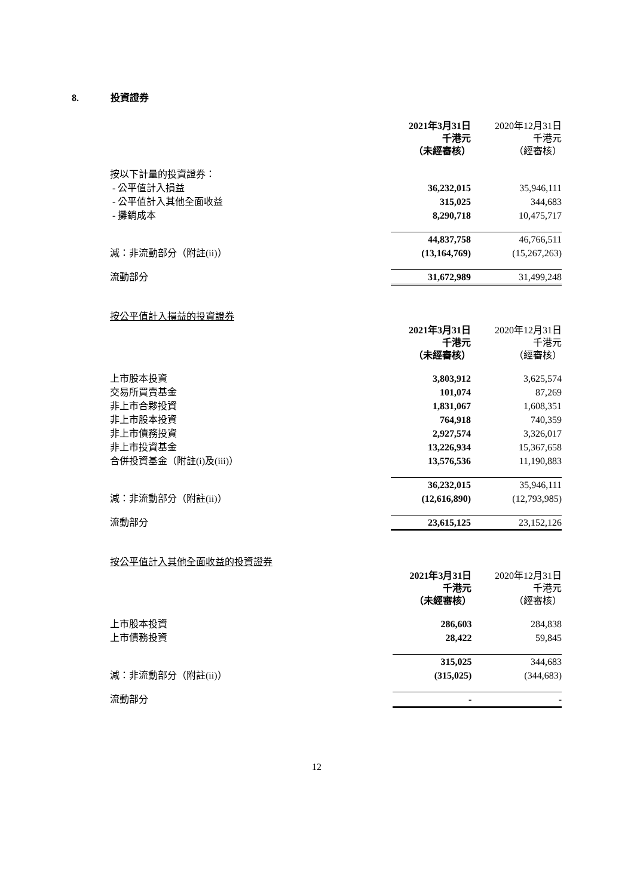8. 投資證券
| | 2021年3月31日 千港元 （未經審核） | 2020年12月31日 千港元 （經審核） |
| 按以下計量的投資證券： | | |
| - 公平值計入損益 | 36,232,015 | 35,946,111 |
| - 公平值計入其他全面收益 | 315,025 | 344,683 |
| - 攤銷成本 | 8,290,718 | 10,475,717 |
| | 44,837,758 | 46,766,511 |
| 減：非流動部分（附註(ii)） | (13,164,769) | (15,267,263) |
| 流動部分 | 31,672,989 | 31,499,248 |
| 按公平值計入損益的投資證券 | | |
| | 2021年3月31日 千港元 （未經審核） | 2020年12月31日 千港元 （經審核） |
| 上市股本投資 | 3,803,912 | 3,625,574 |
| 交易所買賣基金 | 101,074 | 87,269 |
| 非上市合夥投資 | 1,831,067 | 1,608,351 |
| 非上市股本投資 | 764,918 | 740,359 |
| 非上市債務投資 | 2,927,574 | 3,326,017 |
| 非上市投資基金 | 13,226,934 | 15,367,658 |
| 合併投資基金（附註(i)及(iii)） | 13,576,536 | 11,190,883 |
| | 36,232,015 | 35,946,111 |
| 減：非流動部分（附註(ii)） | (12,616,890) | (12,793,985) |
| 流動部分 | 23,615,125 | 23,152,126 |
| 按公平值計入其他全面收益的投資證券 | | |
| | 2021年3月31日 千港元 （未經審核） | 2020年12月31日 千港元 （經審核） |
| 上市股本投資 | 286,603 | 284,838 |
| 上市債務投資 | 28,422 | 59,845 |
| | 315,025 | 344,683 |
| 減：非流動部分（附註(ii)） | (315,025) | (344,683) |
| 流動部分 | - | - |
12